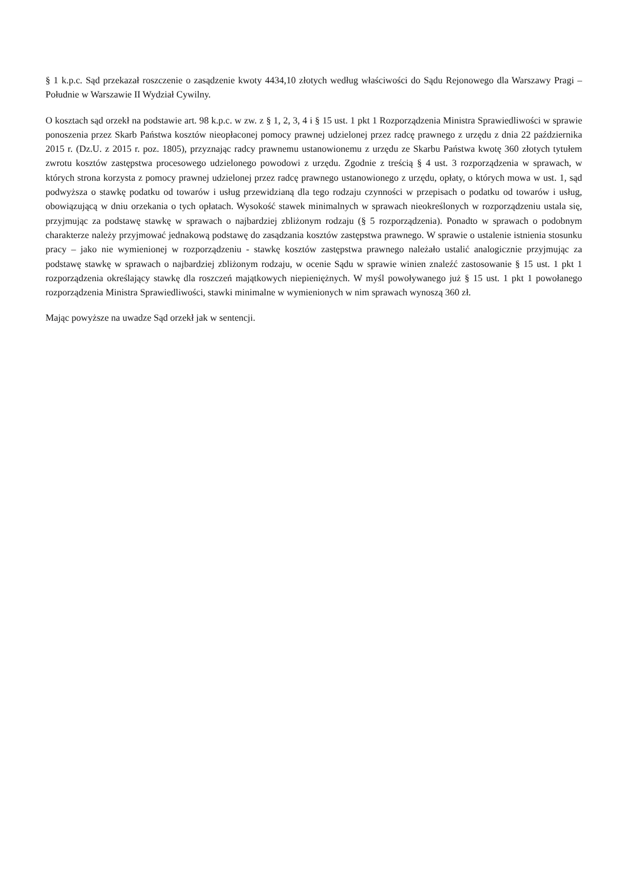§ 1 k.p.c. Sąd przekazał roszczenie o zasądzenie kwoty 4434,10 złotych według właściwości do Sądu Rejonowego dla Warszawy Pragi – Południe w Warszawie II Wydział Cywilny.
O kosztach sąd orzekł na podstawie art. 98 k.p.c. w zw. z § 1, 2, 3, 4 i § 15 ust. 1 pkt 1 Rozporządzenia Ministra Sprawiedliwości w sprawie ponoszenia przez Skarb Państwa kosztów nieopłaconej pomocy prawnej udzielonej przez radcę prawnego z urzędu z dnia 22 października 2015 r. (Dz.U. z 2015 r. poz. 1805), przyznając radcy prawnemu ustanowionemu z urzędu ze Skarbu Państwa kwotę 360 złotych tytułem zwrotu kosztów zastępstwa procesowego udzielonego powodowi z urzędu. Zgodnie z treścią § 4 ust. 3 rozporządzenia w sprawach, w których strona korzysta z pomocy prawnej udzielonej przez radcę prawnego ustanowionego z urzędu, opłaty, o których mowa w ust. 1, sąd podwyższa o stawkę podatku od towarów i usług przewidzianą dla tego rodzaju czynności w przepisach o podatku od towarów i usług, obowiązującą w dniu orzekania o tych opłatach. Wysokość stawek minimalnych w sprawach nieokreślonych w rozporządzeniu ustala się, przyjmując za podstawę stawkę w sprawach o najbardziej zbliżonym rodzaju (§ 5 rozporządzenia). Ponadto w sprawach o podobnym charakterze należy przyjmować jednakową podstawę do zasądzania kosztów zastępstwa prawnego. W sprawie o ustalenie istnienia stosunku pracy – jako nie wymienionej w rozporządzeniu - stawkę kosztów zastępstwa prawnego należało ustalić analogicznie przyjmując za podstawę stawkę w sprawach o najbardziej zbliżonym rodzaju, w ocenie Sądu w sprawie winien znaleźć zastosowanie § 15 ust. 1 pkt 1 rozporządzenia określający stawkę dla roszczeń majątkowych niepieniężnych. W myśl powoływanego już § 15 ust. 1 pkt 1 powołanego rozporządzenia Ministra Sprawiedliwości, stawki minimalne w wymienionych w nim sprawach wynoszą 360 zł.
Mając powyższe na uwadze Sąd orzekł jak w sentencji.